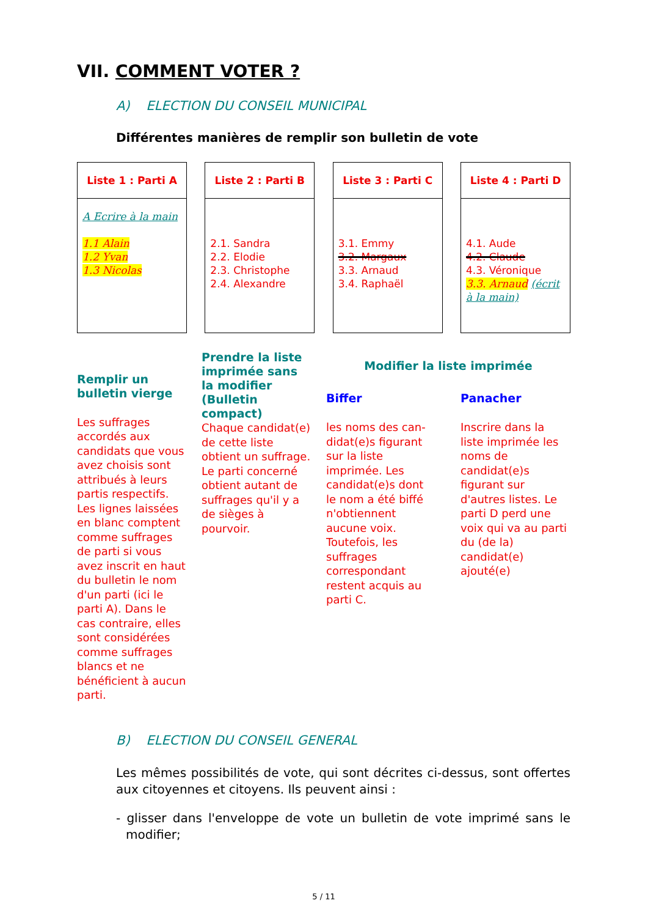VII. COMMENT VOTER ?
A) ELECTION DU CONSEIL MUNICIPAL
Différentes manières de remplir son bulletin de vote
Liste 1 : Parti A
A Ecrire à la main
1.1 Alain
1.2 Yvan
1.3 Nicolas
Liste 2 : Parti B
2.1. Sandra
2.2. Elodie
2.3. Christophe
2.4. Alexandre
Liste 3 : Parti C
3.1. Emmy
3.2. Margaux
3.3. Arnaud
3.4. Raphaël
Liste 4 : Parti D
4.1. Aude
4.2. Claude
4.3. Véronique
3.3. Arnaud (écrit à la main)
Remplir un bulletin vierge
Les suffrages accordés aux candidats que vous avez choisis sont attribués à leurs partis respectifs. Les lignes laissées en blanc comptent comme suffrages de parti si vous avez inscrit en haut du bulletin le nom d'un parti (ici le parti A). Dans le cas contraire, elles sont considérées comme suffrages blancs et ne bénéficient à aucun parti.
Prendre la liste imprimée sans la modifier (Bulletin compact)
Chaque candidat(e) de cette liste obtient un suffrage. Le parti concerné obtient autant de suffrages qu'il y a de sièges à pourvoir.
Modifier la liste imprimée
Biffer
les noms des can-didat(e)s figurant sur la liste imprimée. Les candidat(e)s dont le nom a été biffé n'obtiennent aucune voix. Toutefois, les suffrages correspondant restent acquis au parti C.
Panacher
Inscrire dans la liste imprimée les noms de candidat(e)s figurant sur d'autres listes. Le parti D perd une voix qui va au parti du (de la) candidat(e) ajouté(e)
B) ELECTION DU CONSEIL GENERAL
Les mêmes possibilités de vote, qui sont décrites ci-dessus, sont offertes aux citoyennes et citoyens. Ils peuvent ainsi :
- glisser dans l'enveloppe de vote un bulletin de vote imprimé sans le modifier;
5 / 11